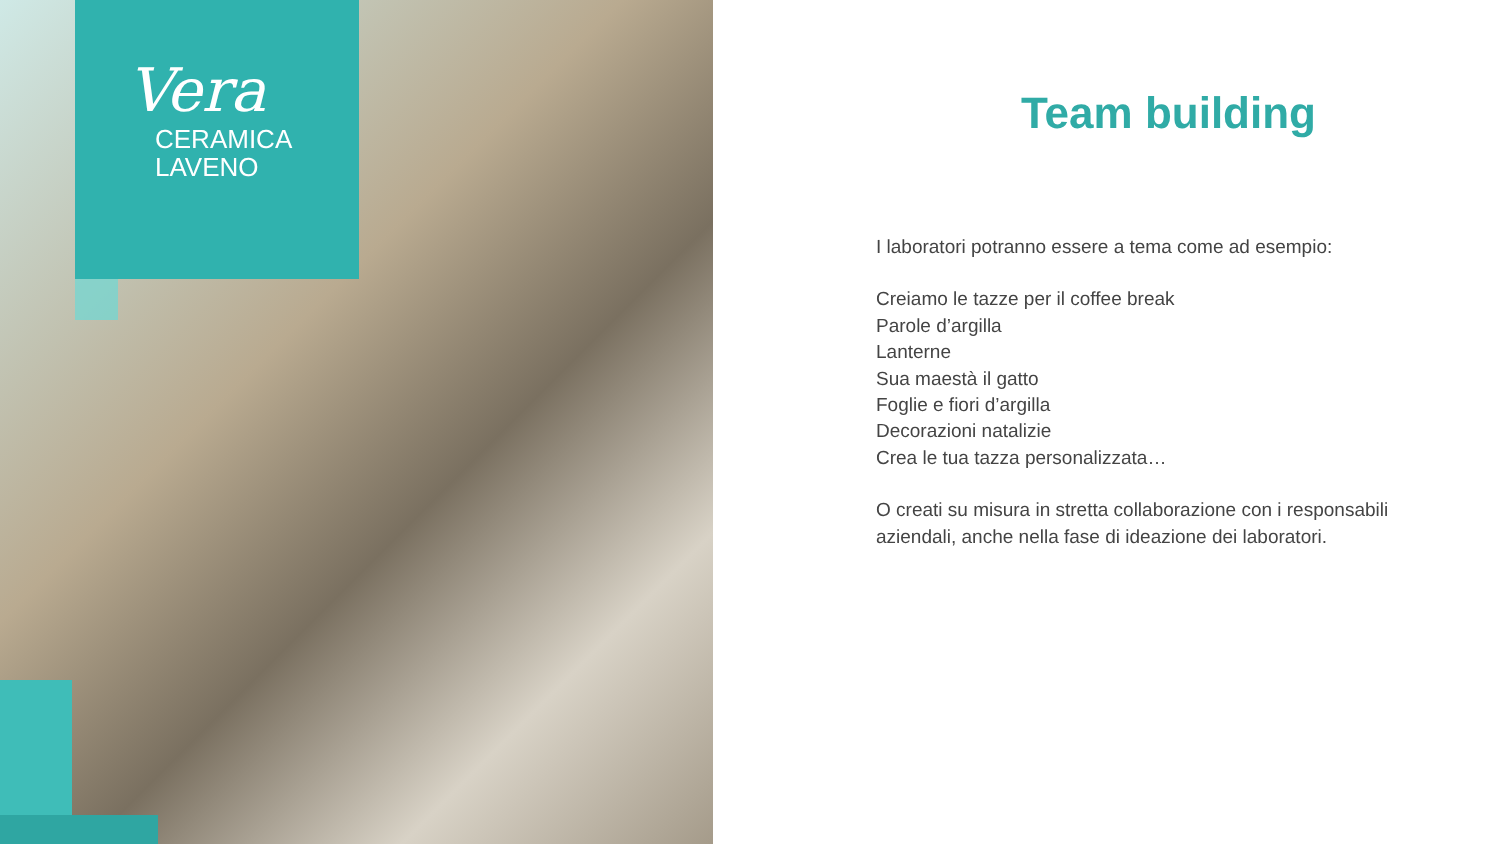Vera
CERAMICA
LAVENO
Team building
I laboratori potranno essere a tema come ad esempio:
Creiamo le tazze per il coffee break
Parole d’argilla
Lanterne
Sua maestà il gatto
Foglie e fiori d’argilla
Decorazioni natalizie
Crea le tua tazza personalizzata…
O creati su misura in stretta collaborazione con i responsabili aziendali, anche nella fase di ideazione dei laboratori.